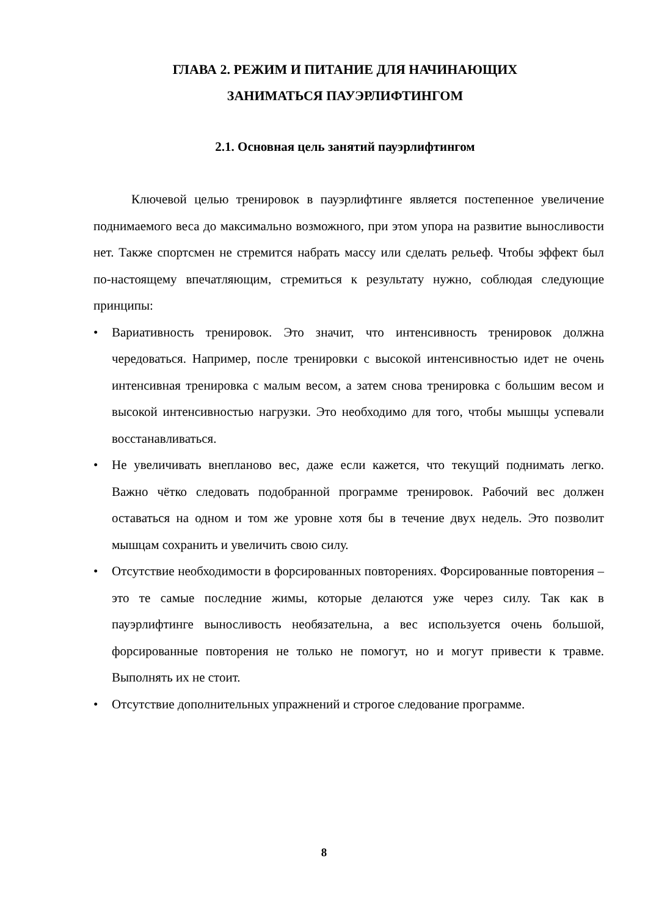ГЛАВА 2. РЕЖИМ И ПИТАНИЕ ДЛЯ НАЧИНАЮЩИХ
ЗАНИМАТЬСЯ ПАУЭРЛИФТИНГОМ
2.1. Основная цель занятий пауэрлифтингом
Ключевой целью тренировок в пауэрлифтинге является постепенное увеличение поднимаемого веса до максимально возможного, при этом упора на развитие выносливости нет. Также спортсмен не стремится набрать массу или сделать рельеф. Чтобы эффект был по-настоящему впечатляющим, стремиться к результату нужно, соблюдая следующие принципы:
• Вариативность тренировок. Это значит, что интенсивность тренировок должна чередоваться. Например, после тренировки с высокой интенсивностью идет не очень интенсивная тренировка с малым весом, а затем снова тренировка с большим весом и высокой интенсивностью нагрузки. Это необходимо для того, чтобы мышцы успевали восстанавливаться.
• Не увеличивать внепланово вес, даже если кажется, что текущий поднимать легко. Важно чётко следовать подобранной программе тренировок. Рабочий вес должен оставаться на одном и том же уровне хотя бы в течение двух недель. Это позволит мышцам сохранить и увеличить свою силу.
• Отсутствие необходимости в форсированных повторениях. Форсированные повторения – это те самые последние жимы, которые делаются уже через силу. Так как в пауэрлифтинге выносливость необязательна, а вес используется очень большой, форсированные повторения не только не помогут, но и могут привести к травме. Выполнять их не стоит.
• Отсутствие дополнительных упражнений и строгое следование программе.
8